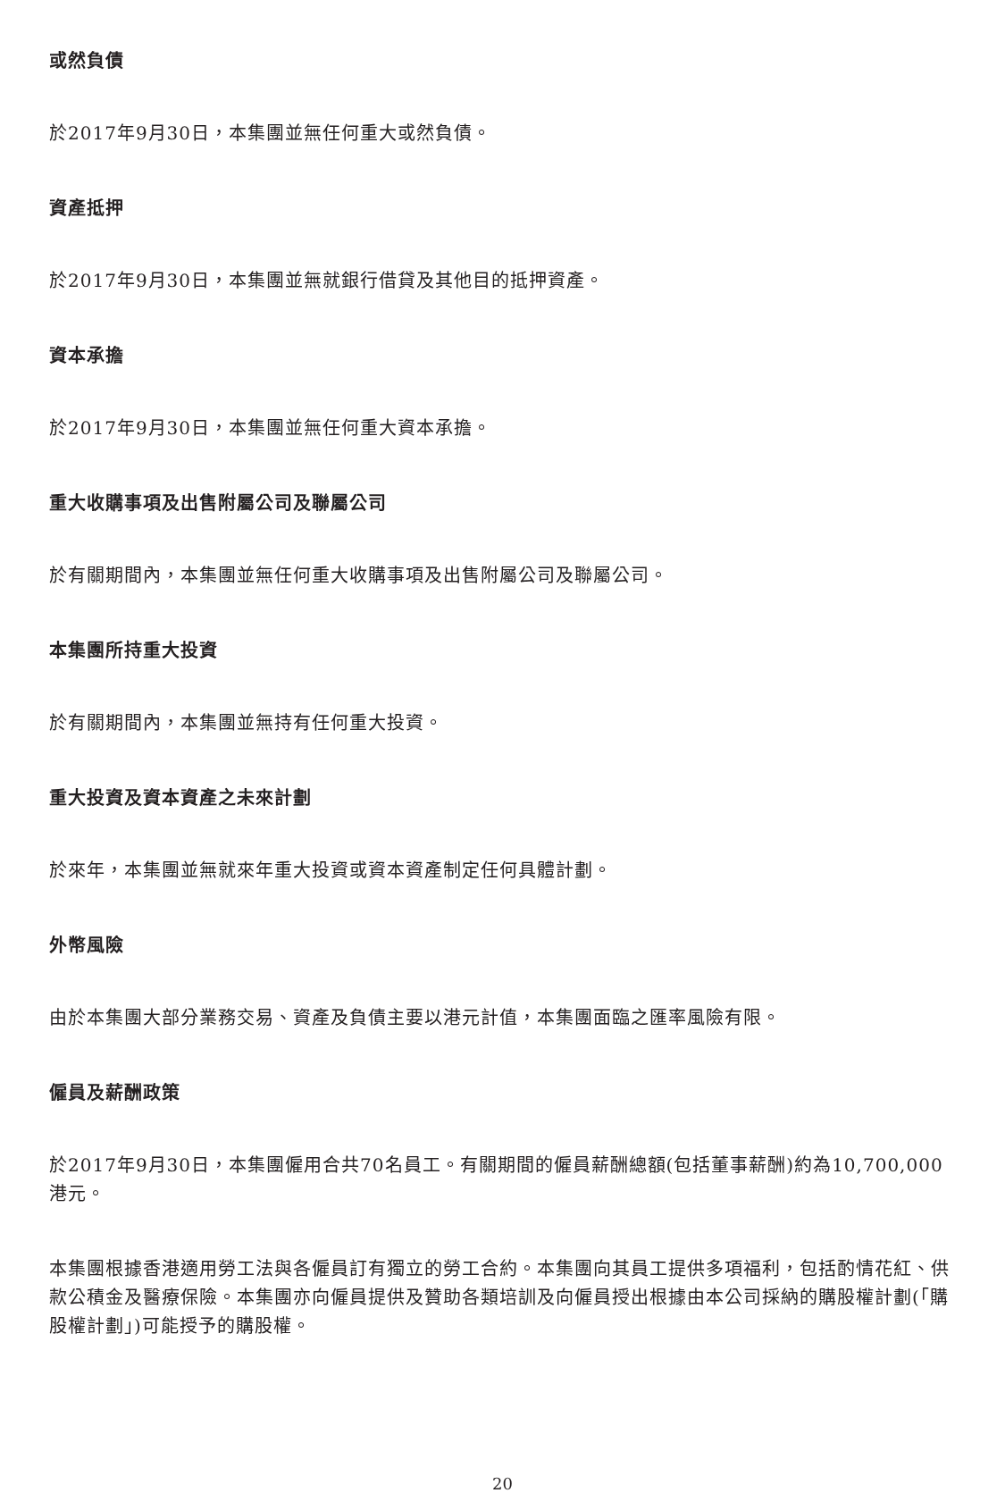或然負債
於2017年9月30日，本集團並無任何重大或然負債。
資產抵押
於2017年9月30日，本集團並無就銀行借貸及其他目的抵押資產。
資本承擔
於2017年9月30日，本集團並無任何重大資本承擔。
重大收購事項及出售附屬公司及聯屬公司
於有關期間內，本集團並無任何重大收購事項及出售附屬公司及聯屬公司。
本集團所持重大投資
於有關期間內，本集團並無持有任何重大投資。
重大投資及資本資產之未來計劃
於來年，本集團並無就來年重大投資或資本資產制定任何具體計劃。
外幣風險
由於本集團大部分業務交易、資產及負債主要以港元計值，本集團面臨之匯率風險有限。
僱員及薪酬政策
於2017年9月30日，本集團僱用合共70名員工。有關期間的僱員薪酬總額(包括董事薪酬)約為10,700,000港元。
本集團根據香港適用勞工法與各僱員訂有獨立的勞工合約。本集團向其員工提供多項福利，包括酌情花紅、供款公積金及醫療保險。本集團亦向僱員提供及贊助各類培訓及向僱員授出根據由本公司採納的購股權計劃(「購股權計劃」)可能授予的購股權。
20